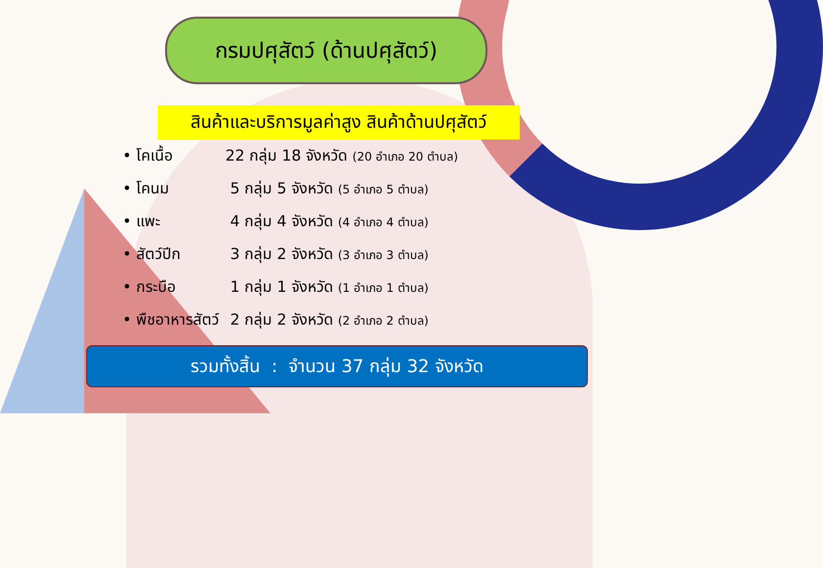กรมปศุสัตว์ (ด้านปศุสัตว์)
สินค้าและบริการมูลค่าสูง สินค้าด้านปศุสัตว์
• โคเนื้อ 22 กลุ่ม 18 จังหวัด (20 อำเภอ 20 ตำบล)
• โคนม 5 กลุ่ม 5 จังหวัด (5 อำเภอ 5 ตำบล)
• แพะ 4 กลุ่ม 4 จังหวัด (4 อำเภอ 4 ตำบล)
• สัตว์ปีก 3 กลุ่ม 2 จังหวัด (3 อำเภอ 3 ตำบล)
• กระบือ 1 กลุ่ม 1 จังหวัด (1 อำเภอ 1 ตำบล)
• พืชอาหารสัตว์ 2 กลุ่ม 2 จังหวัด (2 อำเภอ 2 ตำบล)
รวมทั้งสิ้น : จำนวน 37 กลุ่ม 32 จังหวัด